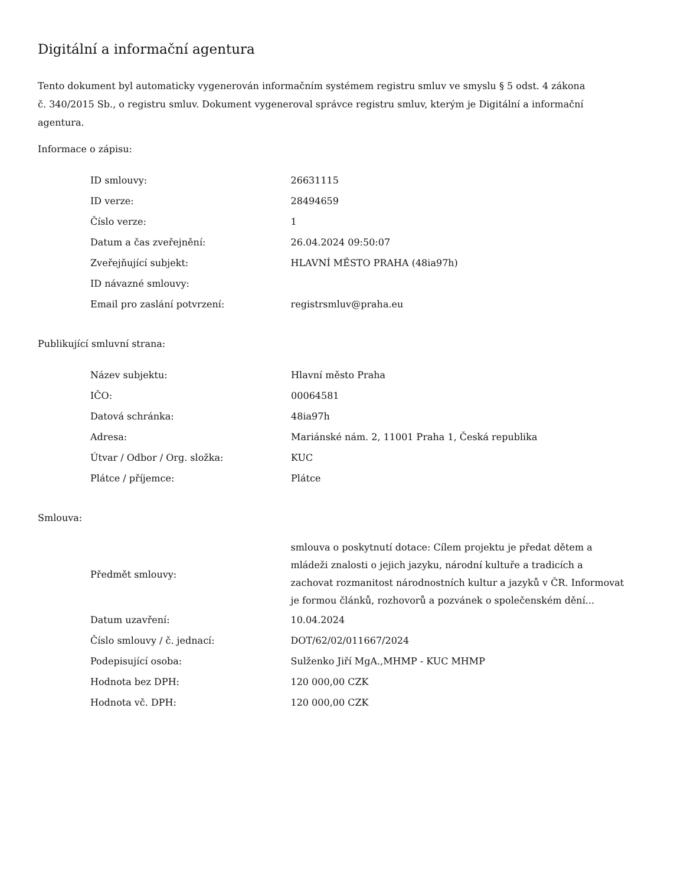Digitální a informační agentura
Tento dokument byl automaticky vygenerován informačním systémem registru smluv ve smyslu § 5 odst. 4 zákona
č. 340/2015 Sb., o registru smluv. Dokument vygeneroval správce registru smluv, kterým je Digitální a informační agentura.
Informace o zápisu:
| ID smlouvy: | 26631115 |
| ID verze: | 28494659 |
| Číslo verze: | 1 |
| Datum a čas zveřejnění: | 26.04.2024 09:50:07 |
| Zveřejňující subjekt: | HLAVNÍ MĚSTO PRAHA (48ia97h) |
| ID návazné smlouvy: | |
| Email pro zaslání potvrzení: | registrsmluv@praha.eu |
Publikující smluvní strana:
| Název subjektu: | Hlavní město Praha |
| IČO: | 00064581 |
| Datová schránka: | 48ia97h |
| Adresa: | Mariánské nám. 2, 11001 Praha 1, Česká republika |
| Útvar / Odbor / Org. složka: | KUC |
| Plátce / příjemce: | Plátce |
Smlouva:
| Předmět smlouvy: | smlouva o poskytnutí dotace: Cílem projektu je předat dětem a mládeži znalosti o jejich jazyku, národní kultuře a tradicích a zachovat rozmanitost národnostních kultur a jazyků v ČR. Informovat je formou článků, rozhovorů a pozvánek o společenském dění... |
| Datum uzavření: | 10.04.2024 |
| Číslo smlouvy / č. jednací: | DOT/62/02/011667/2024 |
| Podepisující osoba: | Sulženko Jiří MgA.,MHMP - KUC MHMP |
| Hodnota bez DPH: | 120 000,00 CZK |
| Hodnota vč. DPH: | 120 000,00 CZK |